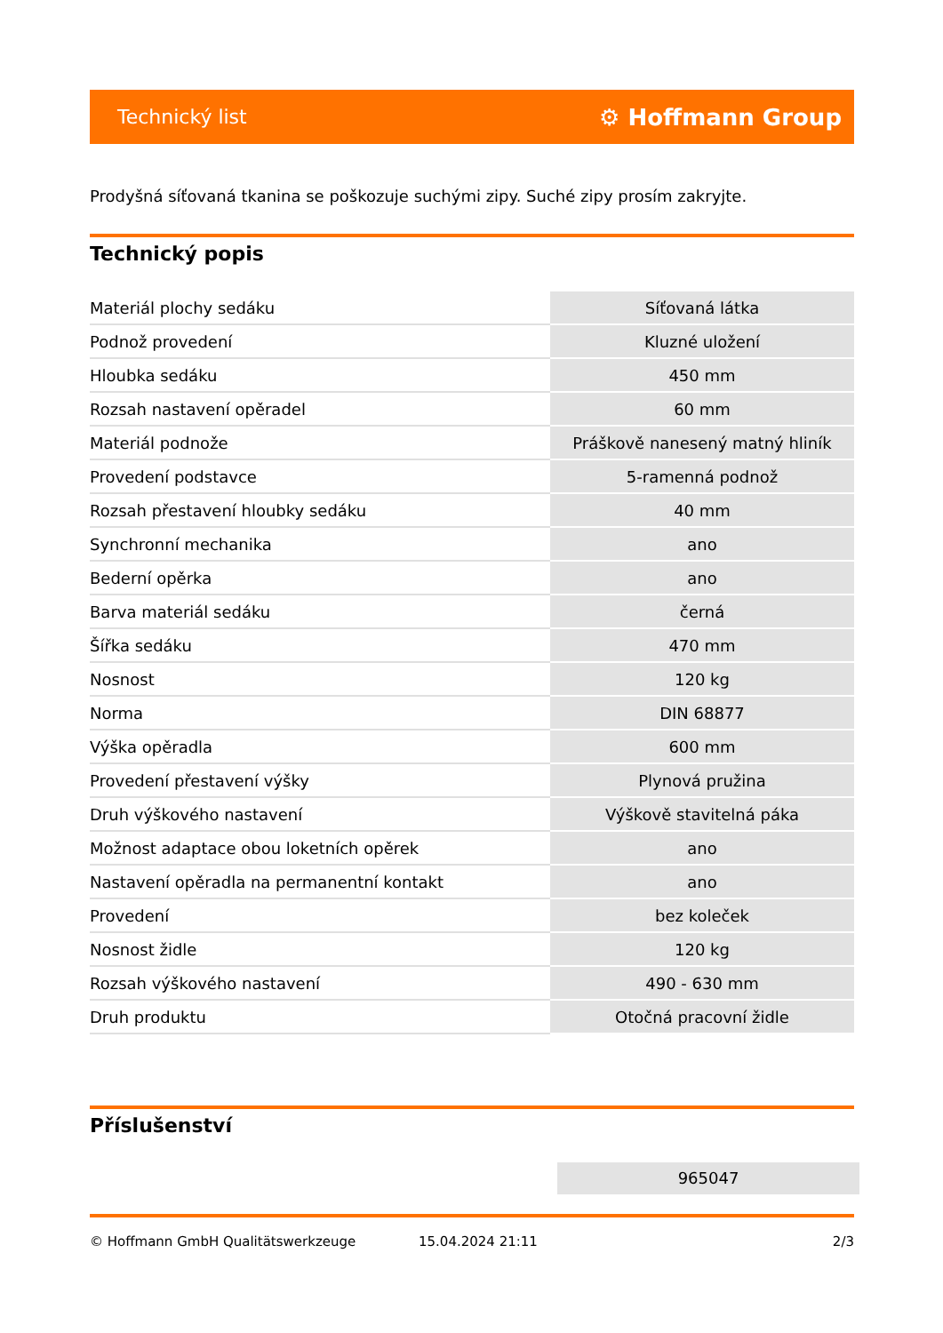Technický list ⚙ Hoffmann Group
Prodyšná síťovaná tkanina se poškozuje suchými zipy. Suché zipy prosím zakryjte.
Technický popis
| Materiál plochy sedáku | Síťovaná látka |
| Podnož provedení | Kluzné uložení |
| Hloubka sedáku | 450 mm |
| Rozsah nastavení opěradel | 60 mm |
| Materiál podnože | Práškově nanesený matný hliník |
| Provedení podstavce | 5-ramenná podnož |
| Rozsah přestavení hloubky sedáku | 40 mm |
| Synchronní mechanika | ano |
| Bederní opěrka | ano |
| Barva materiál sedáku | černá |
| Šířka sedáku | 470 mm |
| Nosnost | 120 kg |
| Norma | DIN 68877 |
| Výška opěradla | 600 mm |
| Provedení přestavení výšky | Plynová pružina |
| Druh výškového nastavení | Výškově stavitelná páka |
| Možnost adaptace obou loketních opěrek | ano |
| Nastavení opěradla na permanentní kontakt | ano |
| Provedení | bez koleček |
| Nosnost židle | 120 kg |
| Rozsah výškového nastavení | 490 - 630 mm |
| Druh produktu | Otočná pracovní židle |
Příslušenství
965047
© Hoffmann GmbH Qualitätswerkzeuge 15.04.2024 21:11 2/3